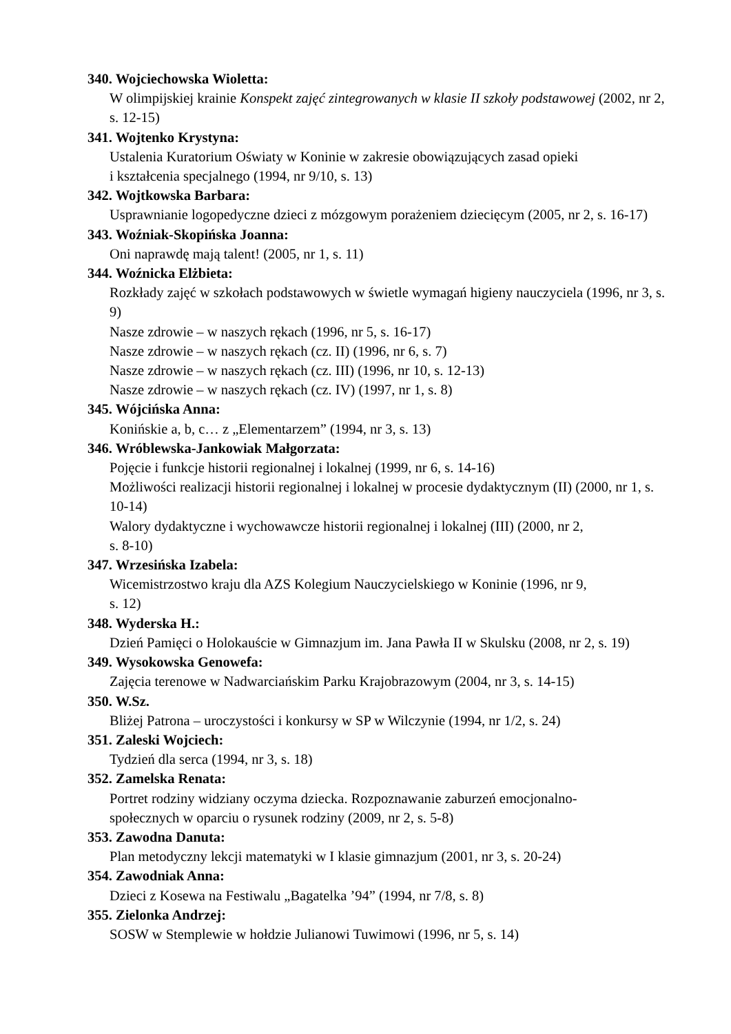340. Wojciechowska Wioletta:
W olimpijskiej krainie Konspekt zajęć zintegrowanych w klasie II szkoły podstawowej (2002, nr 2, s. 12-15)
341. Wojtenko Krystyna:
Ustalenia Kuratorium Oświaty w Koninie w zakresie obowiązujących zasad opieki
i kształcenia specjalnego (1994, nr 9/10, s. 13)
342. Wojtkowska Barbara:
Usprawnianie logopedyczne dzieci z mózgowym porażeniem dziecięcym (2005, nr 2, s. 16-17)
343. Woźniak-Skopińska Joanna:
Oni naprawdę mają talent! (2005, nr 1, s. 11)
344. Woźnicka Elżbieta:
Rozkłady zajęć w szkołach podstawowych w świetle wymagań higieny nauczyciela (1996, nr 3, s. 9)
Nasze zdrowie – w naszych rękach (1996, nr 5, s. 16-17)
Nasze zdrowie – w naszych rękach (cz. II) (1996, nr 6, s. 7)
Nasze zdrowie – w naszych rękach (cz. III) (1996, nr 10, s. 12-13)
Nasze zdrowie – w naszych rękach (cz. IV) (1997, nr 1, s. 8)
345. Wójcińska Anna:
Konińskie a, b, c… z „Elementarzem” (1994, nr 3, s. 13)
346. Wróblewska-Jankowiak Małgorzata:
Pojęcie i funkcje historii regionalnej i lokalnej (1999, nr 6, s. 14-16)
Możliwości realizacji historii regionalnej i lokalnej w procesie dydaktycznym (II) (2000, nr 1, s. 10-14)
Walory dydaktyczne i wychowawcze historii regionalnej i lokalnej (III) (2000, nr 2,
s. 8-10)
347. Wrzesińska Izabela:
Wicemistrzostwo kraju dla AZS Kolegium Nauczycielskiego w Koninie (1996, nr 9,
s. 12)
348. Wyderska H.:
Dzień Pamięci o Holokauście w Gimnazjum im. Jana Pawła II w Skulsku (2008, nr 2, s. 19)
349. Wysokowska Genowefa:
Zajęcia terenowe w Nadwarciańskim Parku Krajobrazowym (2004, nr 3, s. 14-15)
350. W.Sz.
Bliżej Patrona – uroczystości i konkursy w SP w Wilczynie (1994, nr 1/2, s. 24)
351. Zaleski Wojciech:
Tydzień dla serca (1994, nr 3, s. 18)
352. Zamelska Renata:
Portret rodziny widziany oczyma dziecka. Rozpoznawanie zaburzeń emocjonalno-
społecznych w oparciu o rysunek rodziny (2009, nr 2, s. 5-8)
353. Zawodna Danuta:
Plan metodyczny lekcji matematyki w I klasie gimnazjum (2001, nr 3, s. 20-24)
354. Zawodniak Anna:
Dzieci z Kosewa na Festiwalu „Bagatelka ’94” (1994, nr 7/8, s. 8)
355. Zielonka Andrzej:
SOSW w Stemplewie w hołdzie Julianowi Tuwimowi (1996, nr 5, s. 14)